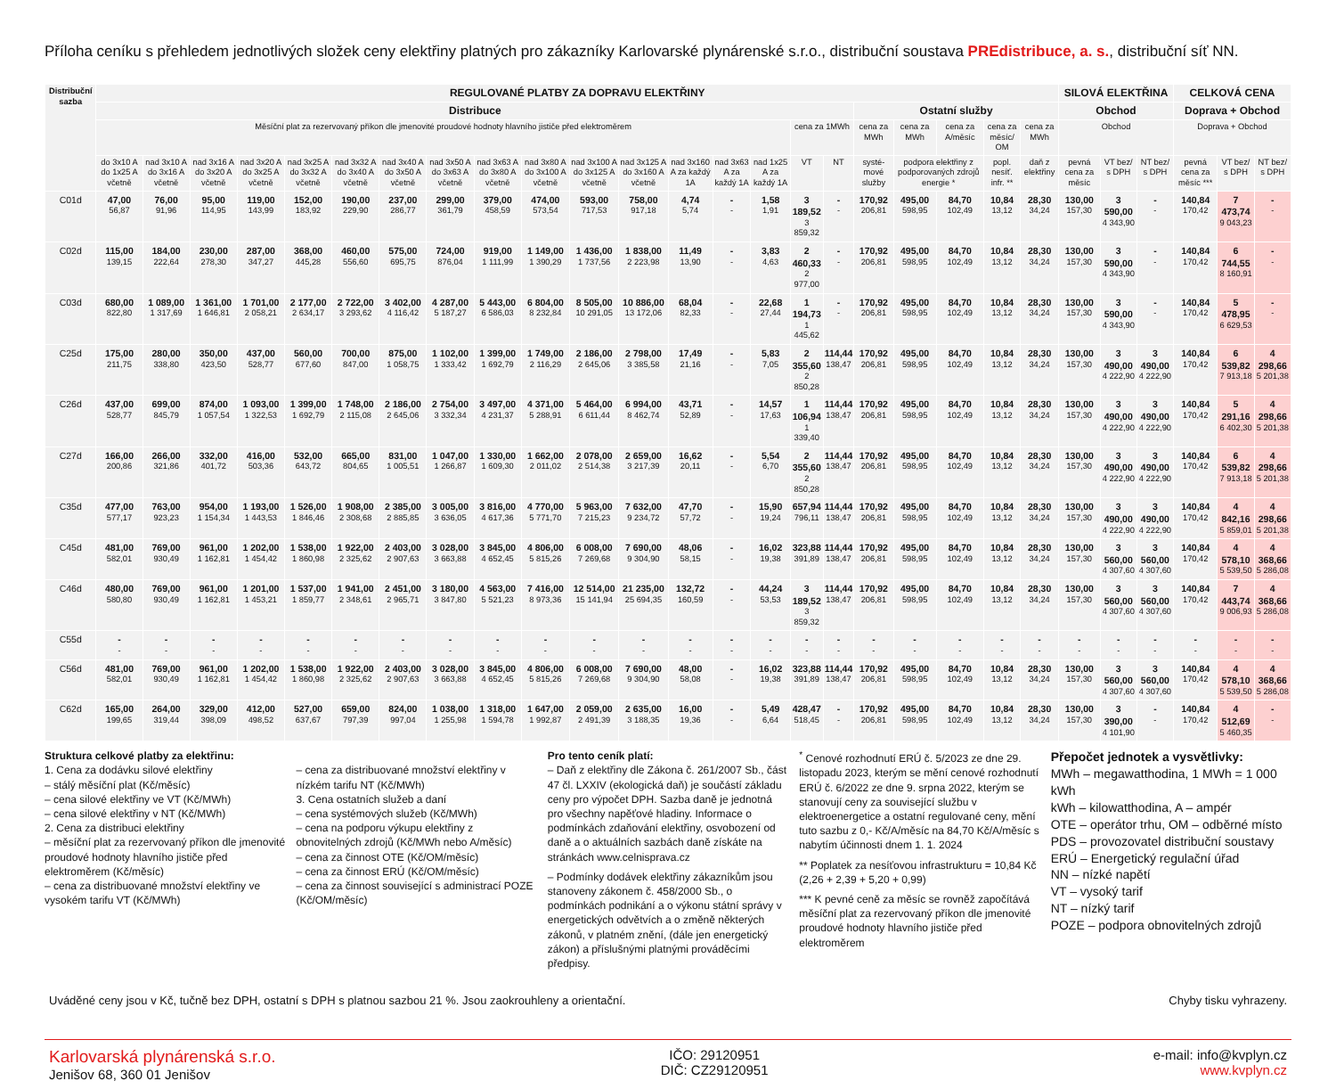Příloha ceníku s přehledem jednotlivých složek ceny elektřiny platných pro zákazníky Karlovarské plynárenské s.r.o., distribuční soustava PREdistribuce, a. s., distribuční síť NN.
| Distribuční sazba | REGULOVANÉ PLATBY ZA DOPRAVU ELEKTŘINY | | | | | | | | | | | | | | | | | | | | | | SILOVÁ ELEKTŘINA | | | CELKOVÁ CENA | | |
| --- | --- | --- | --- | --- | --- | --- | --- | --- | --- | --- | --- | --- | --- | --- | --- | --- | --- | --- | --- | --- | --- | --- | --- | --- | --- | --- | --- | --- |
| | Distribuce | | | | | | | | | | | | | | | | | Ostatní služby | | | | | Obchod | | | Doprava + Obchod | | |
| | Měsíční plat za rezervovaný příkon dle jmenovité proudové hodnoty hlavního jističe před elektroměrem | | | | | | | | | | | | | | | cena za 1MWh | | cena za MWh | cena za MWh | cena za A/měsíc | cena za měsíc/ OM | cena za MWh | Obchod | | | Doprava + Obchod | | |
| | do 3x10 A do 1x25 A včetně | nad 3x10 A do 3x16 A včetně | nad 3x16 A do 3x20 A včetně | nad 3x20 A do 3x25 A včetně | nad 3x25 A do 3x32 A včetně | nad 3x32 A do 3x40 A včetně | nad 3x40 A do 3x50 A včetně | nad 3x50 A do 3x63 A včetně | nad 3x63 A do 3x80 A včetně | nad 3x80 A do 3x100 A včetně | nad 3x100 A do 3x125 A včetně | nad 3x125 A do 3x160 A včetně | nad 3x160 A za každý 1A | nad 3x63 A za každý 1A | nad 1x25 A za každý 1A | VT | NT | systé-mové služby | podpora elektřiny z podporovaných zdrojů energie * | | popl. nesíť. infr. ** | daň z elektřiny | pevná cena za měsíc | VT bez/ s DPH | NT bez/ s DPH | pevná cena za měsíc *** | VT bez/ s DPH | NT bez/ s DPH |
| C01d | 47,00 56,87 | 76,00 91,96 | 95,00 114,95 | 119,00 143,99 | 152,00 183,92 | 190,00 229,90 | 237,00 286,77 | 299,00 361,79 | 379,00 458,59 | 474,00 573,54 | 593,00 717,53 | 758,00 917,18 | 4,74 5,74 | - - | 1,58 1,91 | 3 189,52 3 859,32 | - - | 170,92 206,81 | 495,00 598,95 | 84,70 102,49 | 10,84 13,12 | 28,30 34,24 | 130,00 157,30 | 3 590,00 4 343,90 | - - | 140,84 170,42 | 7 473,74 9 043,23 | - - |
| C02d | 115,00 139,15 | 184,00 222,64 | 230,00 278,30 | 287,00 347,27 | 368,00 445,28 | 460,00 556,60 | 575,00 695,75 | 724,00 876,04 | 919,00 1 111,99 | 1 149,00 1 390,29 | 1 436,00 1 737,56 | 1 838,00 2 223,98 | 11,49 13,90 | - - | 3,83 4,63 | 2 460,33 2 977,00 | - - | 170,92 206,81 | 495,00 598,95 | 84,70 102,49 | 10,84 13,12 | 28,30 34,24 | 130,00 157,30 | 3 590,00 4 343,90 | - - | 140,84 170,42 | 6 744,55 8 160,91 | - - |
| C03d | 680,00 822,80 | 1 089,00 1 317,69 | 1 361,00 1 646,81 | 1 701,00 2 058,21 | 2 177,00 2 634,17 | 2 722,00 3 293,62 | 3 402,00 4 116,42 | 4 287,00 5 187,27 | 5 443,00 6 586,03 | 6 804,00 8 232,84 | 8 505,00 10 291,05 | 10 886,00 13 172,06 | 68,04 82,33 | - - | 22,68 27,44 | 1 194,73 1 445,62 | - - | 170,92 206,81 | 495,00 598,95 | 84,70 102,49 | 10,84 13,12 | 28,30 34,24 | 130,00 157,30 | 3 590,00 4 343,90 | - - | 140,84 170,42 | 5 478,95 6 629,53 | - - |
| C25d | 175,00 211,75 | 280,00 338,80 | 350,00 423,50 | 437,00 528,77 | 560,00 677,60 | 700,00 847,00 | 875,00 1 058,75 | 1 102,00 1 333,42 | 1 399,00 1 692,79 | 1 749,00 2 116,29 | 2 186,00 2 645,06 | 2 798,00 3 385,58 | 17,49 21,16 | - - | 5,83 7,05 | 2 355,60 2 850,28 | 114,44 138,47 | 170,92 206,81 | 495,00 598,95 | 84,70 102,49 | 10,84 13,12 | 28,30 34,24 | 130,00 157,30 | 3 490,00 4 222,90 | 3 490,00 4 222,90 | 140,84 170,42 | 6 539,82 7 913,18 | 4 298,66 5 201,38 |
| C26d | 437,00 528,77 | 699,00 845,79 | 874,00 1 057,54 | 1 093,00 1 322,53 | 1 399,00 1 692,79 | 1 748,00 2 115,08 | 2 186,00 2 645,06 | 2 754,00 3 332,34 | 3 497,00 4 231,37 | 4 371,00 5 288,91 | 5 464,00 6 611,44 | 6 994,00 8 462,74 | 43,71 52,89 | - - | 14,57 17,63 | 1 106,94 1 339,40 | 114,44 138,47 | 170,92 206,81 | 495,00 598,95 | 84,70 102,49 | 10,84 13,12 | 28,30 34,24 | 130,00 157,30 | 3 490,00 4 222,90 | 3 490,00 4 222,90 | 140,84 170,42 | 5 291,16 6 402,30 | 4 298,66 5 201,38 |
| C27d | 166,00 200,86 | 266,00 321,86 | 332,00 401,72 | 416,00 503,36 | 532,00 643,72 | 665,00 804,65 | 831,00 1 005,51 | 1 047,00 1 266,87 | 1 330,00 1 609,30 | 1 662,00 2 011,02 | 2 078,00 2 514,38 | 2 659,00 3 217,39 | 16,62 20,11 | - - | 5,54 6,70 | 2 355,60 2 850,28 | 114,44 138,47 | 170,92 206,81 | 495,00 598,95 | 84,70 102,49 | 10,84 13,12 | 28,30 34,24 | 130,00 157,30 | 3 490,00 4 222,90 | 3 490,00 4 222,90 | 140,84 170,42 | 6 539,82 7 913,18 | 4 298,66 5 201,38 |
| C35d | 477,00 577,17 | 763,00 923,23 | 954,00 1 154,34 | 1 193,00 1 443,53 | 1 526,00 1 846,46 | 1 908,00 2 308,68 | 2 385,00 2 885,85 | 3 005,00 3 636,05 | 3 816,00 4 617,36 | 4 770,00 5 771,70 | 5 963,00 7 215,23 | 7 632,00 9 234,72 | 47,70 57,72 | - - | 15,90 19,24 | 657,94 796,11 | 114,44 138,47 | 170,92 206,81 | 495,00 598,95 | 84,70 102,49 | 10,84 13,12 | 28,30 34,24 | 130,00 157,30 | 3 490,00 4 222,90 | 3 490,00 4 222,90 | 140,84 170,42 | 4 842,16 5 859,01 | 4 298,66 5 201,38 |
| C45d | 481,00 582,01 | 769,00 930,49 | 961,00 1 162,81 | 1 202,00 1 454,42 | 1 538,00 1 860,98 | 1 922,00 2 325,62 | 2 403,00 2 907,63 | 3 028,00 3 663,88 | 3 845,00 4 652,45 | 4 806,00 5 815,26 | 6 008,00 7 269,68 | 7 690,00 9 304,90 | 48,06 58,15 | - - | 16,02 19,38 | 323,88 391,89 | 114,44 138,47 | 170,92 206,81 | 495,00 598,95 | 84,70 102,49 | 10,84 13,12 | 28,30 34,24 | 130,00 157,30 | 3 560,00 4 307,60 | 3 560,00 4 307,60 | 140,84 170,42 | 4 578,10 5 539,50 | 4 368,66 5 286,08 |
| C46d | 480,00 580,80 | 769,00 930,49 | 961,00 1 162,81 | 1 201,00 1 453,21 | 1 537,00 1 859,77 | 1 941,00 2 348,61 | 2 451,00 2 965,71 | 3 180,00 3 847,80 | 4 563,00 5 521,23 | 7 416,00 8 973,36 | 12 514,00 15 141,94 | 21 235,00 25 694,35 | 132,72 160,59 | - - | 44,24 53,53 | 3 189,52 3 859,32 | 114,44 138,47 | 170,92 206,81 | 495,00 598,95 | 84,70 102,49 | 10,84 13,12 | 28,30 34,24 | 130,00 157,30 | 3 560,00 4 307,60 | 3 560,00 4 307,60 | 140,84 170,42 | 7 443,74 9 006,93 | 4 368,66 5 286,08 |
| C55d | - - | - - | - - | - - | - - | - - | - - | - - | - - | - - | - - | - - | - - | - - | - - | - - | - - | - - | - - | - - | - - | - - | - - | - - | - - | - - | - - | - - |
| C56d | 481,00 582,01 | 769,00 930,49 | 961,00 1 162,81 | 1 202,00 1 454,42 | 1 538,00 1 860,98 | 1 922,00 2 325,62 | 2 403,00 2 907,63 | 3 028,00 3 663,88 | 3 845,00 4 652,45 | 4 806,00 5 815,26 | 6 008,00 7 269,68 | 7 690,00 9 304,90 | 48,00 58,08 | - - | 16,02 19,38 | 323,88 391,89 | 114,44 138,47 | 170,92 206,81 | 495,00 598,95 | 84,70 102,49 | 10,84 13,12 | 28,30 34,24 | 130,00 157,30 | 3 560,00 4 307,60 | 3 560,00 4 307,60 | 140,84 170,42 | 4 578,10 5 539,50 | 4 368,66 5 286,08 |
| C62d | 165,00 199,65 | 264,00 319,44 | 329,00 398,09 | 412,00 498,52 | 527,00 637,67 | 659,00 797,39 | 824,00 997,04 | 1 038,00 1 255,98 | 1 318,00 1 594,78 | 1 647,00 1 992,87 | 2 059,00 2 491,39 | 2 635,00 3 188,35 | 16,00 19,36 | - - | 5,49 6,64 | 428,47 518,45 | - - | 170,92 206,81 | 495,00 598,95 | 84,70 102,49 | 10,84 13,12 | 28,30 34,24 | 130,00 157,30 | 3 390,00 4 101,90 | - - | 140,84 170,42 | 4 512,69 5 460,35 | - - |
Struktura celkové platby za elektřinu:
1. Cena za dodávku silové elektřiny
– stálý měsíční plat (Kč/měsíc)
– cena silové elektřiny ve VT (Kč/MWh)
– cena silové elektřiny v NT (Kč/MWh)
2. Cena za distribuci elektřiny
– měsíční plat za rezervovaný příkon dle jmenovité proudové hodnoty hlavního jističe před elektroměrem (Kč/měsíc)
– cena za distribuované množství elektřiny ve vysokém tarifu VT (Kč/MWh)
– cena za distribuované množství elektřiny v nízkém tarifu NT (Kč/MWh)
3. Cena ostatních služeb a daní
– cena systémových služeb (Kč/MWh)
– cena na podporu výkupu elektřiny z obnovitelných zdrojů (Kč/MWh nebo A/měsíc)
– cena za činnost OTE (Kč/OM/měsíc)
– cena za činnost ERÚ (Kč/OM/měsíc)
– cena za činnost související s administrací POZE (Kč/OM/měsíc)
Pro tento ceník platí:
– Daň z elektřiny dle Zákona č. 261/2007 Sb., část 47 čl. LXXIV (ekologická daň) je součástí základu ceny pro výpočet DPH. Sazba daně je jednotná pro všechny napěťové hladiny. Informace o podmínkách zdaňování elektřiny, osvobození od daně a o aktuálních sazbách daně získáte na stránkách www.celnisprava.cz
– Podmínky dodávek elektřiny zákazníkům jsou stanoveny zákonem č. 458/2000 Sb., o podmínkách podnikání a o výkonu státní správy v energetických odvětvích a o změně některých zákonů, v platném znění, (dále jen energetický zákon) a příslušnými platnými prováděcími předpisy.
<sup>*</sup> Cenové rozhodnutí ERÚ č. 5/2023 ze dne 29. listopadu 2023, kterým se mění cenové rozhodnutí ERÚ č. 6/2022 ze dne 9. srpna 2022, kterým se stanovují ceny za související službu v elektroenergetice a ostatní regulované ceny, mění tuto sazbu z 0,- Kč/A/měsíc na 84,70 Kč/A/měsíc s nabytím účinnosti dnem 1. 1. 2024
** Poplatek za nesíťovou infrastrukturu = 10,84 Kč (2,26 + 2,39 + 5,20 + 0,99)
*** K pevné ceně za měsíc se rovněž započítává měsíční plat za rezervovaný příkon dle jmenovité proudové hodnoty hlavního jističe před elektroměrem
Přepočet jednotek a vysvětlivky:
MWh – megawatthodina, 1 MWh = 1 000 kWh
kWh – kilowatthodina, A – ampér
OTE – operátor trhu, OM – odběrné místo
PDS – provozovatel distribuční soustavy
ERÚ – Energetický regulační úřad
NN – nízké napětí
VT – vysoký tarif
NT – nízký tarif
POZE – podpora obnovitelných zdrojů
Uváděné ceny jsou v Kč, tučně bez DPH, ostatní s DPH s platnou sazbou 21 %. Jsou zaokrouhleny a orientační. Chyby tisku vyhrazeny.
Karlovarská plynárenská s.r.o.
Jenišov 68, 360 01 Jenišov
IČO: 29120951
DIČ: CZ29120951
e-mail: info@kvplyn.cz
www.kvplyn.cz